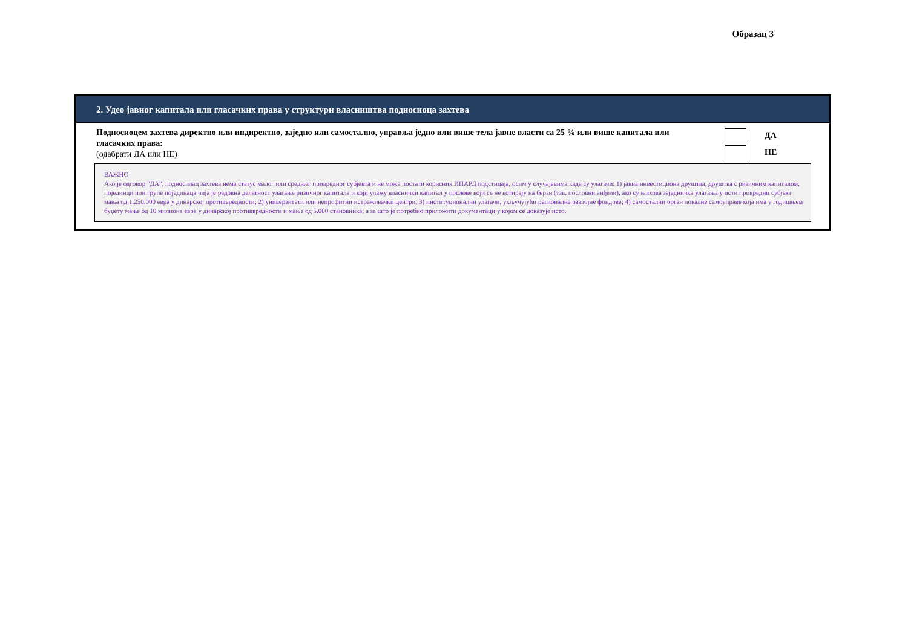Образац 3
2. Удео јавног капитала или гласачких права у структури власништва подносиоца захтева
Подносиоцем захтева директно или индиректно, заједно или самостално, управља једно или више тела јавне власти са 25 % или више капитала или гласачких права:
(одабрати ДА или НЕ)
ДА
НЕ
ВАЖНО
Ако је одговор "ДА", подносилац захтева нема статус малог или средњег привредног субјекта и не може постати корисник ИПАРД подстицаја, осим у случајевима када су улагачи: 1) јавна инвестициона друштва, друштва с ризичним капиталом, појединци или групе појединаца чија је редовна делатност улагање ризичног капитала и који улажу власнички капитал у послове који се не котирају на берзи (тзв. пословни анђели), ако су њихова заједничка улагања у исти привредни субјект мања од 1.250.000 евра у динарској противвредности; 2) универзитети или непрофитни истраживачки центри; 3) институционални улагачи, укључујући регионалне развојне фондове; 4) самостални орган локалне самоуправе која има у годишњем буџету мање од 10 милиона евра у динарској противвредности и мање од 5.000 становника; а за што је потребно приложити документацију којом се доказује исто.